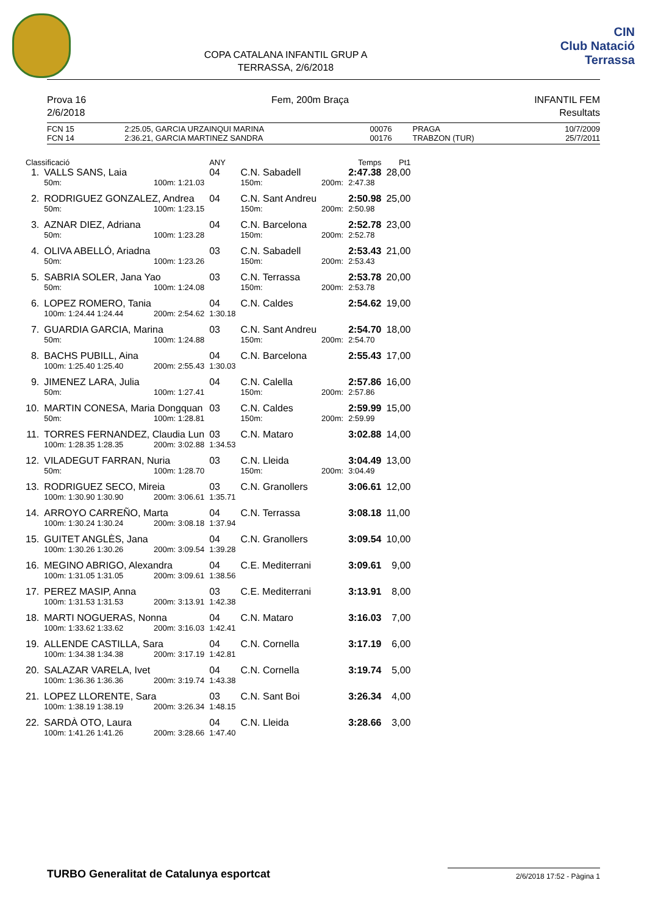COPA CATALANA INFANTIL GRUP A
TERRASSA, 2/6/2018
CIN
Club Natació
Terrassa
Prova 16
2/6/2018
Fem, 200m Braça INFANTIL FEM
Resultats
| FCN 15 | 2:25.05 | , GARCIA URZAINQUI MARINA | 00076 | PRAGA | 10/7/2009 |
| FCN 14 | 2:36.21 | , GARCIA MARTINEZ SANDRA | 00176 | TRABZON (TUR) | 25/7/2011 |
| Classificació | | | ANY | | | Temps | Pt1 |
| 1. | VALLS SANS, Laia | | 04 | C.N. Sabadell | | 2:47.38 | 28,00 |
| | 50m: | 100m: 1:21.03 | | 150m: | 200m: | 2:47.38 | |
| 2. | RODRIGUEZ GONZALEZ, Andrea | | 04 | C.N. Sant Andreu | | 2:50.98 | 25,00 |
| | 50m: | 100m: 1:23.15 | | 150m: | 200m: | 2:50.98 | |
| 3. | AZNAR DIEZ, Adriana | | 04 | C.N. Barcelona | | 2:52.78 | 23,00 |
| | 50m: | 100m: 1:23.28 | | 150m: | 200m: | 2:52.78 | |
| 4. | OLIVA ABELLÓ, Ariadna | | 03 | C.N. Sabadell | | 2:53.43 | 21,00 |
| | 50m: | 100m: 1:23.26 | | 150m: | 200m: | 2:53.43 | |
| 5. | SABRIA SOLER, Jana Yao | | 03 | C.N. Terrassa | | 2:53.78 | 20,00 |
| | 50m: | 100m: 1:24.08 | | 150m: | 200m: | 2:53.78 | |
| 6. | LOPEZ ROMERO, Tania | | 04 | C.N. Caldes | | 2:54.62 | 19,00 |
| | 100m: 1:24.44 1:24.44 | 200m: 2:54.62 | 1:30.18 | | | | |
| 7. | GUARDIA GARCIA, Marina | | 03 | C.N. Sant Andreu | | 2:54.70 | 18,00 |
| | 50m: | 100m: 1:24.88 | | 150m: | 200m: | 2:54.70 | |
| 8. | BACHS PUBILL, Aina | | 04 | C.N. Barcelona | | 2:55.43 | 17,00 |
| | 100m: 1:25.40 1:25.40 | 200m: 2:55.43 | 1:30.03 | | | | |
| 9. | JIMENEZ LARA, Julia | | 04 | C.N. Calella | | 2:57.86 | 16,00 |
| | 50m: | 100m: 1:27.41 | | 150m: | 200m: | 2:57.86 | |
| 10. | MARTIN CONESA, Maria Dongquan | | 03 | C.N. Caldes | | 2:59.99 | 15,00 |
| | 50m: | 100m: 1:28.81 | | 150m: | 200m: | 2:59.99 | |
| 11. | TORRES FERNANDEZ, Claudia Lun | | 03 | C.N. Mataro | | 3:02.88 | 14,00 |
| | 100m: 1:28.35 1:28.35 | 200m: 3:02.88 | 1:34.53 | | | | |
| 12. | VILADEGUT FARRAN, Nuria | | 03 | C.N. Lleida | | 3:04.49 | 13,00 |
| | 50m: | 100m: 1:28.70 | | 150m: | 200m: | 3:04.49 | |
| 13. | RODRIGUEZ SECO, Mireia | | 03 | C.N. Granollers | | 3:06.61 | 12,00 |
| | 100m: 1:30.90 1:30.90 | 200m: 3:06.61 | 1:35.71 | | | | |
| 14. | ARROYO CARREÑO, Marta | | 04 | C.N. Terrassa | | 3:08.18 | 11,00 |
| | 100m: 1:30.24 1:30.24 | 200m: 3:08.18 | 1:37.94 | | | | |
| 15. | GUITET ANGLÈS, Jana | | 04 | C.N. Granollers | | 3:09.54 | 10,00 |
| | 100m: 1:30.26 1:30.26 | 200m: 3:09.54 | 1:39.28 | | | | |
| 16. | MEGINO ABRIGO, Alexandra | | 04 | C.E. Mediterrani | | 3:09.61 | 9,00 |
| | 100m: 1:31.05 1:31.05 | 200m: 3:09.61 | 1:38.56 | | | | |
| 17. | PEREZ MASIP, Anna | | 03 | C.E. Mediterrani | | 3:13.91 | 8,00 |
| | 100m: 1:31.53 1:31.53 | 200m: 3:13.91 | 1:42.38 | | | | |
| 18. | MARTI NOGUERAS, Nonna | | 04 | C.N. Mataro | | 3:16.03 | 7,00 |
| | 100m: 1:33.62 1:33.62 | 200m: 3:16.03 | 1:42.41 | | | | |
| 19. | ALLENDE CASTILLA, Sara | | 04 | C.N. Cornella | | 3:17.19 | 6,00 |
| | 100m: 1:34.38 1:34.38 | 200m: 3:17.19 | 1:42.81 | | | | |
| 20. | SALAZAR VARELA, Ivet | | 04 | C.N. Cornella | | 3:19.74 | 5,00 |
| | 100m: 1:36.36 1:36.36 | 200m: 3:19.74 | 1:43.38 | | | | |
| 21. | LOPEZ LLORENTE, Sara | | 03 | C.N. Sant Boi | | 3:26.34 | 4,00 |
| | 100m: 1:38.19 1:38.19 | 200m: 3:26.34 | 1:48.15 | | | | |
| 22. | SARDÀ OTO, Laura | | 04 | C.N. Lleida | | 3:28.66 | 3,00 |
| | 100m: 1:41.26 1:41.26 | 200m: 3:28.66 | 1:47.40 | | | | |
TURBO Generalitat de Catalunya esportcat
2/6/2018 17:52 - Pàgina 1